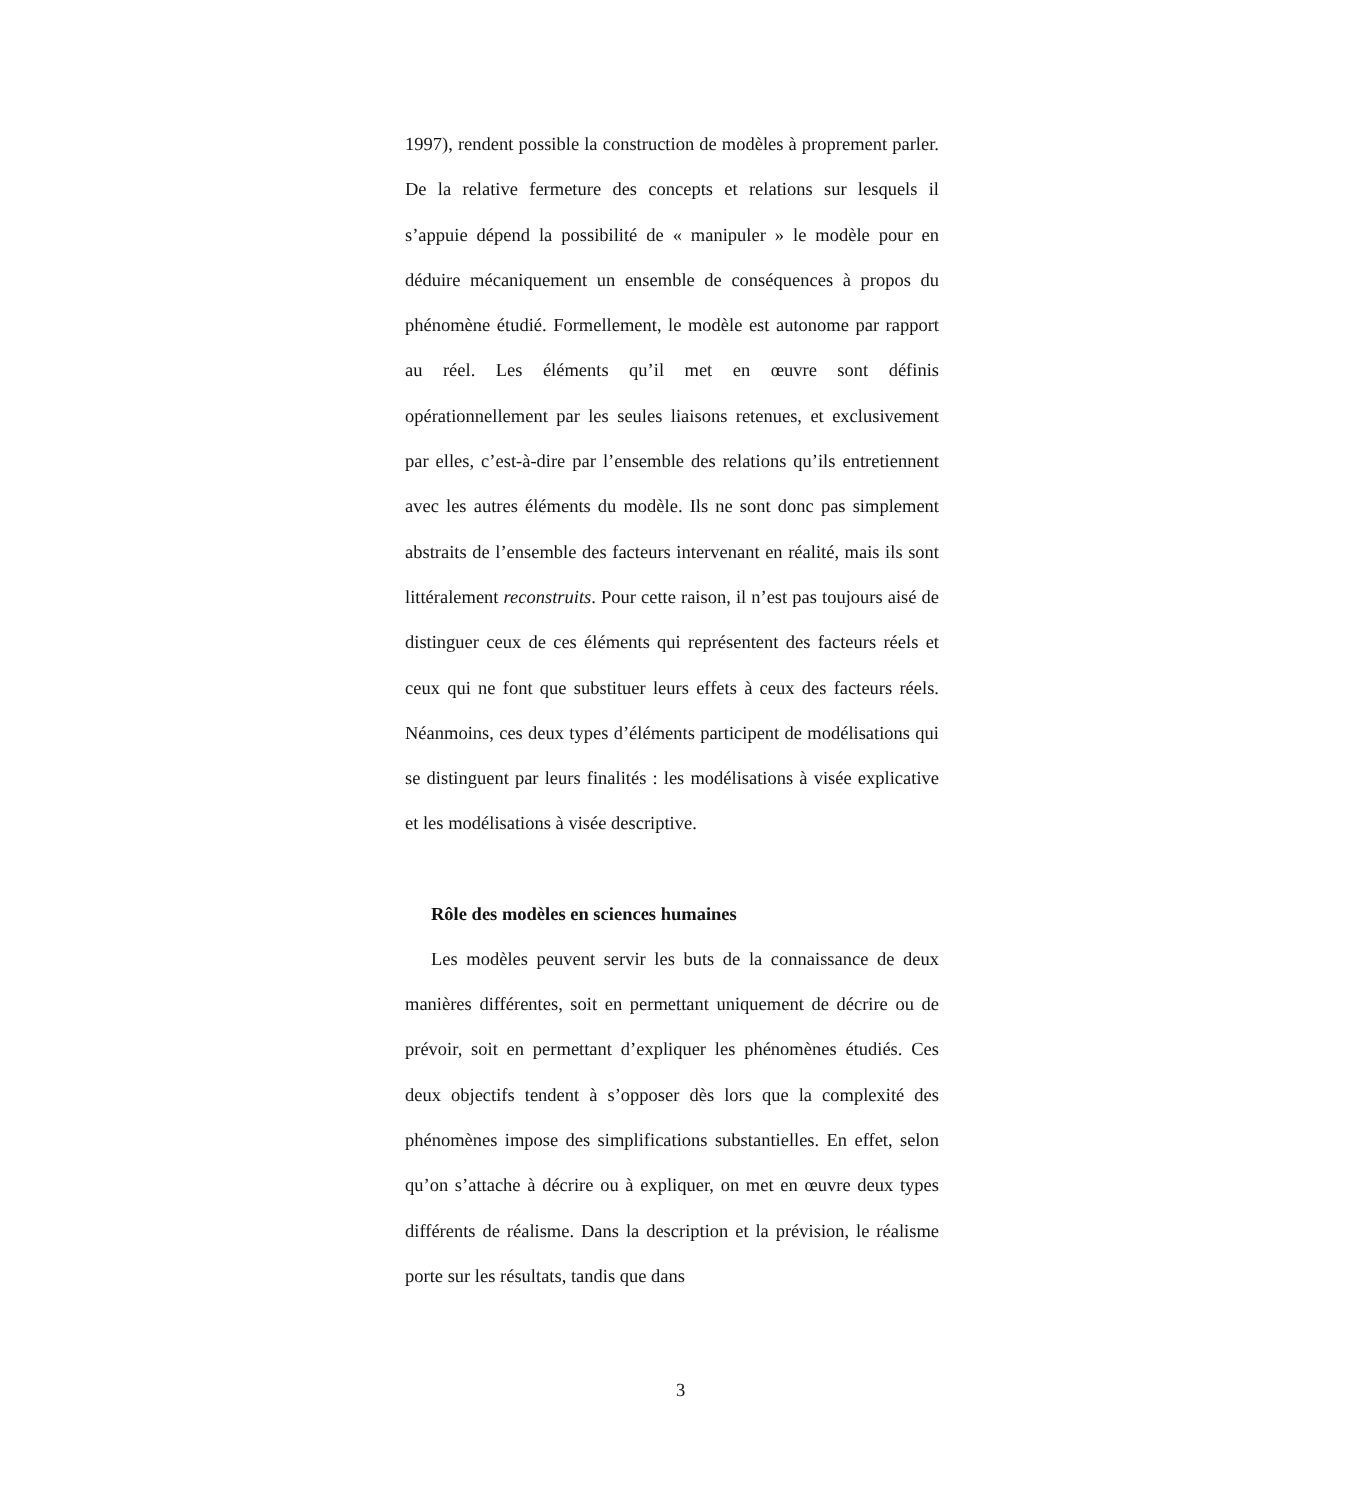1997), rendent possible la construction de modèles à proprement parler. De la relative fermeture des concepts et relations sur lesquels il s’appuie dépend la possibilité de « manipuler » le modèle pour en déduire mécaniquement un ensemble de conséquences à propos du phénomène étudié. Formellement, le modèle est autonome par rapport au réel. Les éléments qu’il met en œuvre sont définis opérationnellement par les seules liaisons retenues, et exclusivement par elles, c’est-à-dire par l’ensemble des relations qu’ils entretiennent avec les autres éléments du modèle. Ils ne sont donc pas simplement abstraits de l’ensemble des facteurs intervenant en réalité, mais ils sont littéralement reconstruits. Pour cette raison, il n’est pas toujours aisé de distinguer ceux de ces éléments qui représentent des facteurs réels et ceux qui ne font que substituer leurs effets à ceux des facteurs réels. Néanmoins, ces deux types d’éléments participent de modélisations qui se distinguent par leurs finalités : les modélisations à visée explicative et les modélisations à visée descriptive.
Rôle des modèles en sciences humaines
Les modèles peuvent servir les buts de la connaissance de deux manières différentes, soit en permettant uniquement de décrire ou de prévoir, soit en permettant d’expliquer les phénomènes étudiés. Ces deux objectifs tendent à s’opposer dès lors que la complexité des phénomènes impose des simplifications substantielles. En effet, selon qu’on s’attache à décrire ou à expliquer, on met en œuvre deux types différents de réalisme. Dans la description et la prévision, le réalisme porte sur les résultats, tandis que dans
3